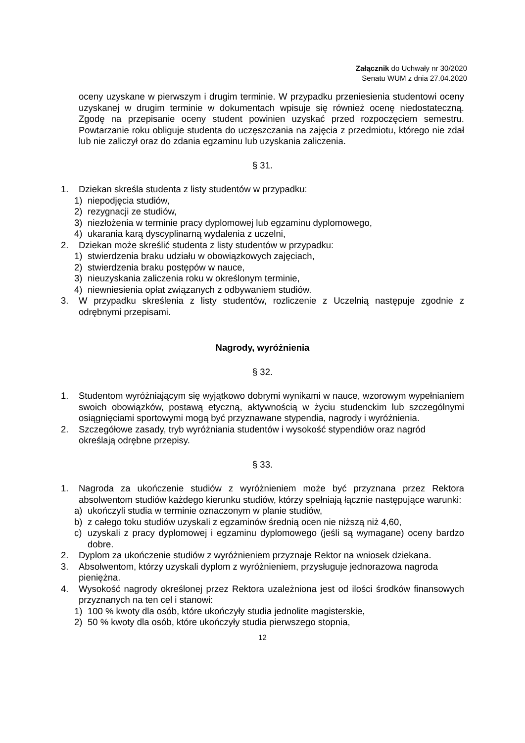Załącznik do Uchwały nr 30/2020
Senatu WUM z dnia 27.04.2020
oceny uzyskane w pierwszym i drugim terminie. W przypadku przeniesienia studentowi oceny uzyskanej w drugim terminie w dokumentach wpisuje się również ocenę niedostateczną. Zgodę na przepisanie oceny student powinien uzyskać przed rozpoczęciem semestru. Powtarzanie roku obliguje studenta do uczęszczania na zajęcia z przedmiotu, którego nie zdał lub nie zaliczył oraz do zdania egzaminu lub uzyskania zaliczenia.
§ 31.
1. Dziekan skreśla studenta z listy studentów w przypadku:
1) niepodjęcia studiów,
2) rezygnacji ze studiów,
3) niezłożenia w terminie pracy dyplomowej lub egzaminu dyplomowego,
4) ukarania karą dyscyplinarną wydalenia z uczelni,
2. Dziekan może skreślić studenta z listy studentów w przypadku:
1) stwierdzenia braku udziału w obowiązkowych zajęciach,
2) stwierdzenia braku postępów w nauce,
3) nieuzyskania zaliczenia roku w określonym terminie,
4) niewniesienia opłat związanych z odbywaniem studiów.
3. W przypadku skreślenia z listy studentów, rozliczenie z Uczelnią następuje zgodnie z odrębnymi przepisami.
Nagrody, wyróżnienia
§ 32.
1. Studentom wyróżniającym się wyjątkowo dobrymi wynikami w nauce, wzorowym wypełnianiem swoich obowiązków, postawą etyczną, aktywnością w życiu studenckim lub szczególnymi osiągnięciami sportowymi mogą być przyznawane stypendia, nagrody i wyróżnienia.
2. Szczegółowe zasady, tryb wyróżniania studentów i wysokość stypendiów oraz nagród określają odrębne przepisy.
§ 33.
1. Nagroda za ukończenie studiów z wyróżnieniem może być przyznana przez Rektora absolwentom studiów każdego kierunku studiów, którzy spełniają łącznie następujące warunki:
a) ukończyli studia w terminie oznaczonym w planie studiów,
b) z całego toku studiów uzyskali z egzaminów średnią ocen nie niższą niż 4,60,
c) uzyskali z pracy dyplomowej i egzaminu dyplomowego (jeśli są wymagane) oceny bardzo dobre.
2. Dyplom za ukończenie studiów z wyróżnieniem przyznaje Rektor na wniosek dziekana.
3. Absolwentom, którzy uzyskali dyplom z wyróżnieniem, przysługuje jednorazowa nagroda pieniężna.
4. Wysokość nagrody określonej przez Rektora uzależniona jest od ilości środków finansowych przyznanych na ten cel i stanowi:
1) 100 % kwoty dla osób, które ukończyły studia jednolite magisterskie,
2) 50 % kwoty dla osób, które ukończyły studia pierwszego stopnia,
12